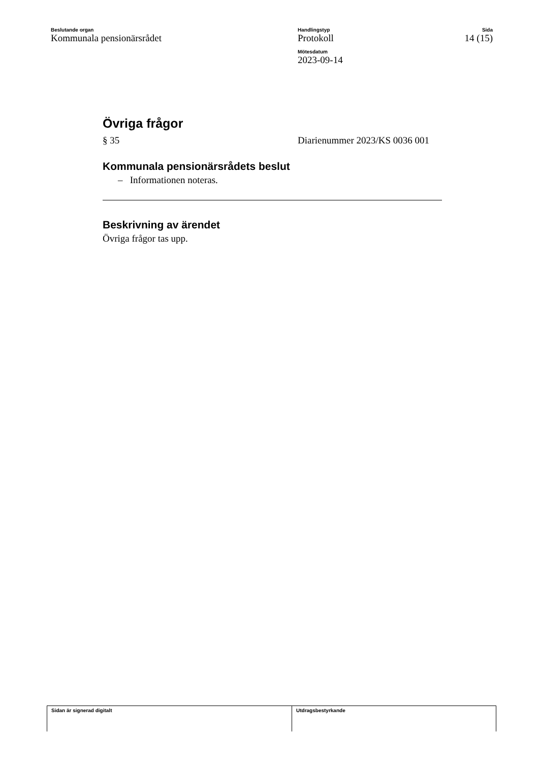Beslutande organ
Kommunala pensionärsrådet
Handlingstyp
Protokoll
Mötesdatum
2023-09-14
Sida
14 (15)
Övriga frågor
§ 35 Diarienummer 2023/KS 0036 001
Kommunala pensionärsrådets beslut
– Informationen noteras.
Beskrivning av ärendet
Övriga frågor tas upp.
Sidan är signerad digitalt Utdragsbestyrkande